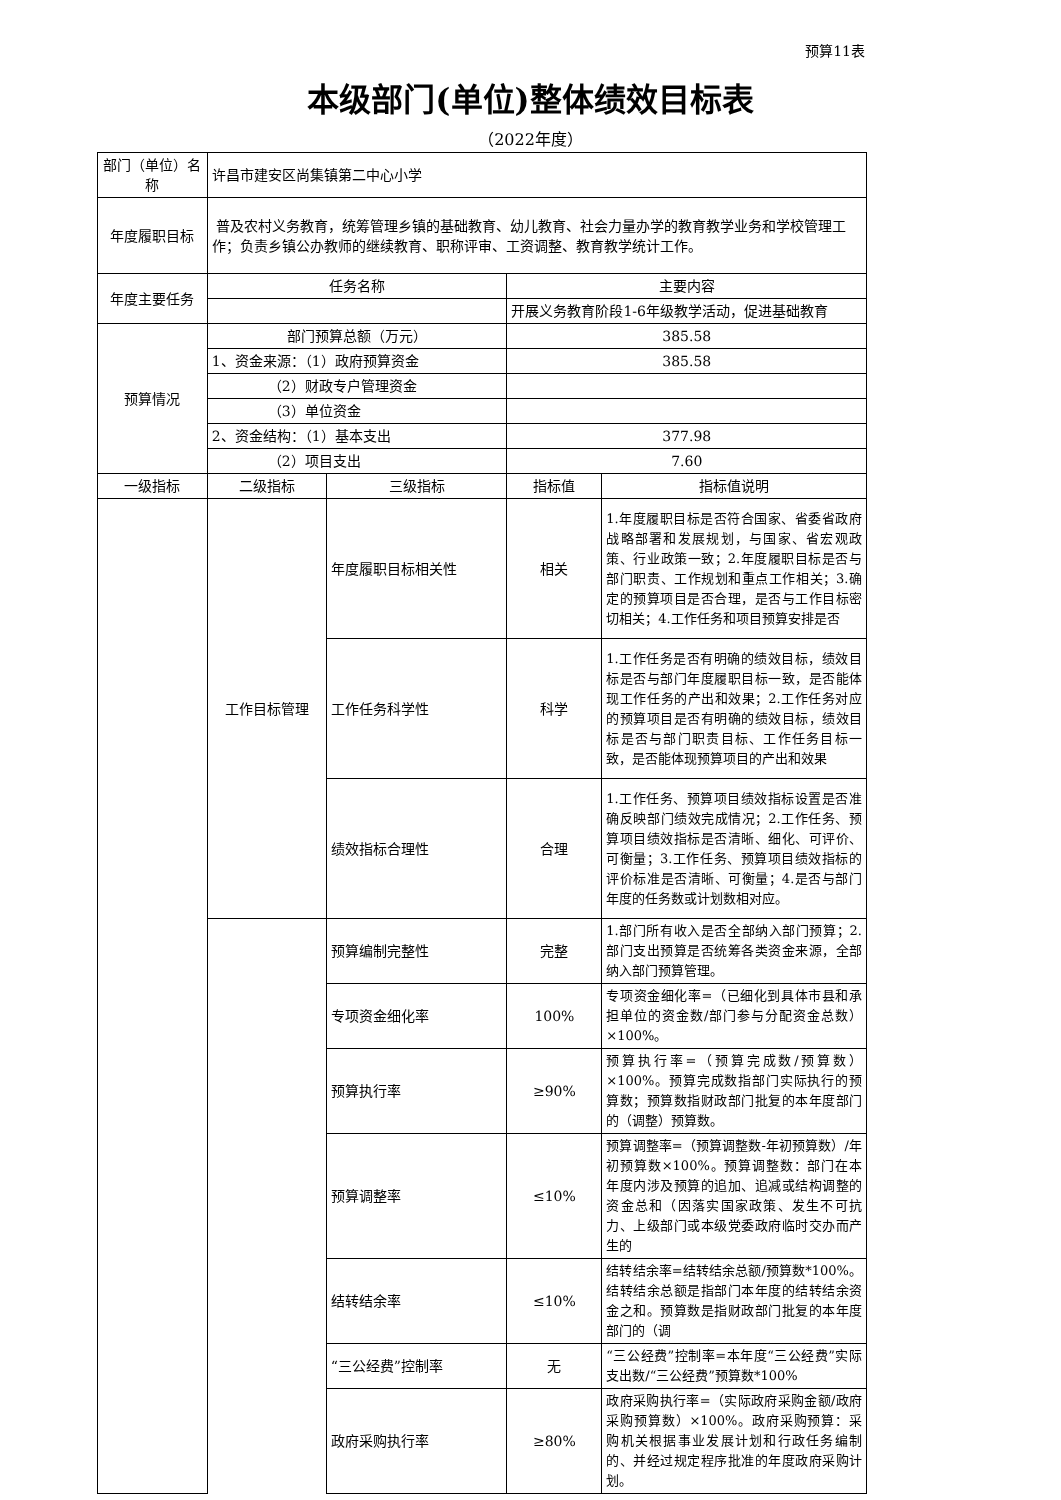预算11表
本级部门(单位)整体绩效目标表
（2022年度）
| 部门（单位）名称 | 许昌市建安区尚集镇第二中心小学 | | | |
| 年度履职目标 | 普及农村义务教育，统筹管理乡镇的基础教育、幼儿教育、社会力量办学的教育教学业务和学校管理工作；负责乡镇公办教师的继续教育、职称评审、工资调整、教育教学统计工作。 | | | |
| 年度主要任务 | 任务名称 | | 主要内容 | |
| | | | 开展义务教育阶段1-6年级教学活动，促进基础教育 | |
| 预算情况 | 部门预算总额（万元） | | 385.58 | |
| | 1、资金来源：（1）政府预算资金 | | 385.58 | |
| | （2）财政专户管理资金 | | | |
| | （3）单位资金 | | | |
| | 2、资金结构：（1）基本支出 | | 377.98 | |
| | （2）项目支出 | | 7.60 | |
| 一级指标 | 二级指标 | 三级指标 | 指标值 | 指标值说明 |
| | 工作目标管理 | 年度履职目标相关性 | 相关 | 1.年度履职目标是否符合国家、省委省政府战略部署和发展规划，与国家、省宏观政策、行业政策一致；2.年度履职目标是否与部门职责、工作规划和重点工作相关；3.确定的预算项目是否合理，是否与工作目标密切相关；4.工作任务和项目预算安排是否 |
| | | 工作任务科学性 | 科学 | 1.工作任务是否有明确的绩效目标，绩效目标是否与部门年度履职目标一致，是否能体现工作任务的产出和效果；2.工作任务对应的预算项目是否有明确的绩效目标，绩效目标是否与部门职责目标、工作任务目标一致，是否能体现预算项目的产出和效果 |
| | | 绩效指标合理性 | 合理 | 1.工作任务、预算项目绩效指标设置是否准确反映部门绩效完成情况；2.工作任务、预算项目绩效指标是否清晰、细化、可评价、可衡量；3.工作任务、预算项目绩效指标的评价标准是否清晰、可衡量；4.是否与部门年度的任务数或计划数相对应。 |
| | | 预算编制完整性 | 完整 | 1.部门所有收入是否全部纳入部门预算；2.部门支出预算是否统筹各类资金来源，全部纳入部门预算管理。 |
| | | 专项资金细化率 | 100% | 专项资金细化率=（已细化到具体市县和承担单位的资金数/部门参与分配资金总数）×100%。 |
| | | 预算执行率 | ≥90% | 预算执行率=（预算完成数/预算数）×100%。预算完成数指部门实际执行的预算数；预算数指财政部门批复的本年度部门的（调整）预算数。 |
| | | 预算调整率 | ≤10% | 预算调整率=（预算调整数-年初预算数）/年初预算数×100%。预算调整数：部门在本年度内涉及预算的追加、追减或结构调整的资金总和（因落实国家政策、发生不可抗力、上级部门或本级党委政府临时交办而产生的 |
| | | 结转结余率 | ≤10% | 结转结余率=结转结余总额/预算数*100%。结转结余总额是指部门本年度的结转结余资金之和。预算数是指财政部门批复的本年度部门的（调 |
| | | “三公经费”控制率 | 无 | “三公经费”控制率=本年度“三公经费”实际支出数/“三公经费”预算数*100% |
| | | 政府采购执行率 | ≥80% | 政府采购执行率=（实际政府采购金额/政府采购预算数）×100%。政府采购预算：采购机关根据事业发展计划和行政任务编制的、并经过规定程序批准的年度政府采购计划。 |